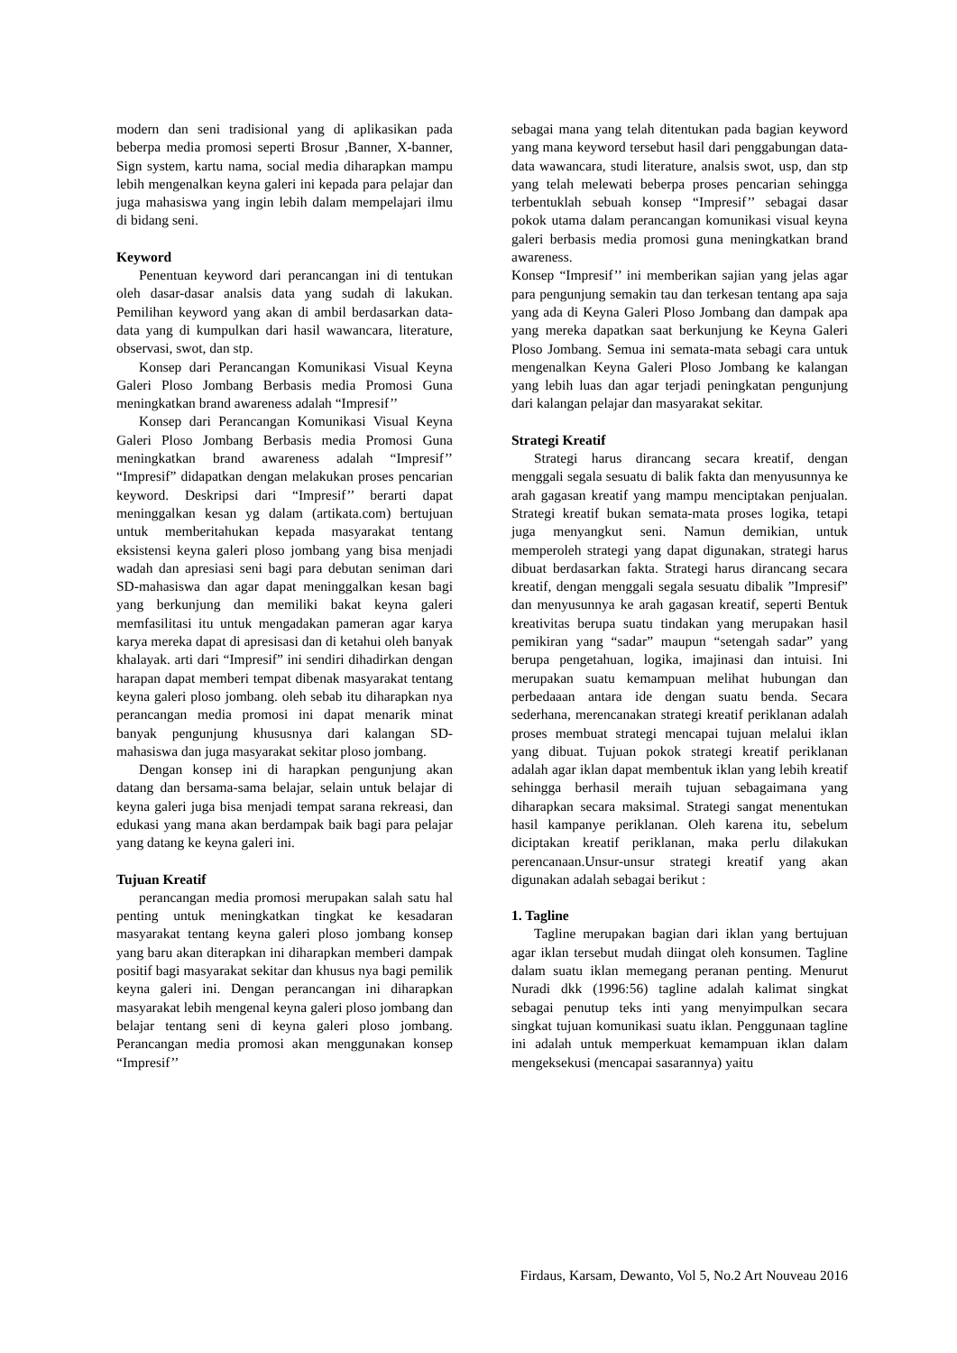modern dan seni tradisional yang di aplikasikan pada beberpa media promosi seperti Brosur ,Banner, X-banner, Sign system, kartu nama, social media diharapkan mampu lebih mengenalkan keyna galeri ini kepada para pelajar dan juga mahasiswa yang ingin lebih dalam mempelajari ilmu di bidang seni.
Keyword
Penentuan keyword dari perancangan ini di tentukan oleh dasar-dasar analsis data yang sudah di lakukan. Pemilihan keyword yang akan di ambil berdasarkan data-data yang di kumpulkan dari hasil wawancara, literature, observasi, swot, dan stp.
Konsep dari Perancangan Komunikasi Visual Keyna Galeri Ploso Jombang Berbasis media Promosi Guna meningkatkan brand awareness adalah “Impresif’’
Konsep dari Perancangan Komunikasi Visual Keyna Galeri Ploso Jombang Berbasis media Promosi Guna meningkatkan brand awareness adalah “Impresif’’ “Impresif” didapatkan dengan melakukan proses pencarian keyword. Deskripsi dari “Impresif’’ berarti dapat meninggalkan kesan yg dalam (artikata.com) bertujuan untuk memberitahukan kepada masyarakat tentang eksistensi keyna galeri ploso jombang yang bisa menjadi wadah dan apresiasi seni bagi para debutan seniman dari SD-mahasiswa dan agar dapat meninggalkan kesan bagi yang berkunjung dan memiliki bakat keyna galeri memfasilitasi itu untuk mengadakan pameran agar karya karya mereka dapat di apresisasi dan di ketahui oleh banyak khalayak. arti dari “Impresif” ini sendiri dihadirkan dengan harapan dapat memberi tempat dibenak masyarakat tentang keyna galeri ploso jombang. oleh sebab itu diharapkan nya perancangan media promosi ini dapat menarik minat banyak pengunjung khususnya dari kalangan SD-mahasiswa dan juga masyarakat sekitar ploso jombang.
Dengan konsep ini di harapkan pengunjung akan datang dan bersama-sama belajar, selain untuk belajar di keyna galeri juga bisa menjadi tempat sarana rekreasi, dan edukasi yang mana akan berdampak baik bagi para pelajar yang datang ke keyna galeri ini.
Tujuan Kreatif
perancangan media promosi merupakan salah satu hal penting untuk meningkatkan tingkat ke kesadaran masyarakat tentang keyna galeri ploso jombang konsep yang baru akan diterapkan ini diharapkan memberi dampak positif bagi masyarakat sekitar dan khusus nya bagi pemilik keyna galeri ini. Dengan perancangan ini diharapkan masyarakat lebih mengenal keyna galeri ploso jombang dan belajar tentang seni di keyna galeri ploso jombang. Perancangan media promosi akan menggunakan konsep “Impresif’’
sebagai mana yang telah ditentukan pada bagian keyword yang mana keyword tersebut hasil dari penggabungan data-data wawancara, studi literature, analsis swot, usp, dan stp yang telah melewati beberpa proses pencarian sehingga terbentuklah sebuah konsep “Impresif’’ sebagai dasar pokok utama dalam perancangan komunikasi visual keyna galeri berbasis media promosi guna meningkatkan brand awareness.
Konsep “Impresif’’ ini memberikan sajian yang jelas agar para pengunjung semakin tau dan terkesan tentang apa saja yang ada di Keyna Galeri Ploso Jombang dan dampak apa yang mereka dapatkan saat berkunjung ke Keyna Galeri Ploso Jombang. Semua ini semata-mata sebagi cara untuk mengenalkan Keyna Galeri Ploso Jombang ke kalangan yang lebih luas dan agar terjadi peningkatan pengunjung dari kalangan pelajar dan masyarakat sekitar.
Strategi Kreatif
Strategi harus dirancang secara kreatif, dengan menggali segala sesuatu di balik fakta dan menyusunnya ke arah gagasan kreatif yang mampu menciptakan penjualan. Strategi kreatif bukan semata-mata proses logika, tetapi juga menyangkut seni. Namun demikian, untuk memperoleh strategi yang dapat digunakan, strategi harus dibuat berdasarkan fakta. Strategi harus dirancang secara kreatif, dengan menggali segala sesuatu dibalik ”Impresif” dan menyusunnya ke arah gagasan kreatif, seperti Bentuk kreativitas berupa suatu tindakan yang merupakan hasil pemikiran yang “sadar” maupun “setengah sadar” yang berupa pengetahuan, logika, imajinasi dan intuisi. Ini merupakan suatu kemampuan melihat hubungan dan perbedaaan antara ide dengan suatu benda. Secara sederhana, merencanakan strategi kreatif periklanan adalah proses membuat strategi mencapai tujuan melalui iklan yang dibuat. Tujuan pokok strategi kreatif periklanan adalah agar iklan dapat membentuk iklan yang lebih kreatif sehingga berhasil meraih tujuan sebagaimana yang diharapkan secara maksimal. Strategi sangat menentukan hasil kampanye periklanan. Oleh karena itu, sebelum diciptakan kreatif periklanan, maka perlu dilakukan perencanaan.Unsur-unsur strategi kreatif yang akan digunakan adalah sebagai berikut :
1. Tagline
Tagline merupakan bagian dari iklan yang bertujuan agar iklan tersebut mudah diingat oleh konsumen. Tagline dalam suatu iklan memegang peranan penting. Menurut Nuradi dkk (1996:56) tagline adalah kalimat singkat sebagai penutup teks inti yang menyimpulkan secara singkat tujuan komunikasi suatu iklan. Penggunaan tagline ini adalah untuk memperkuat kemampuan iklan dalam mengeksekusi (mencapai sasarannya) yaitu
Firdaus, Karsam, Dewanto, Vol 5, No.2 Art Nouveau 2016